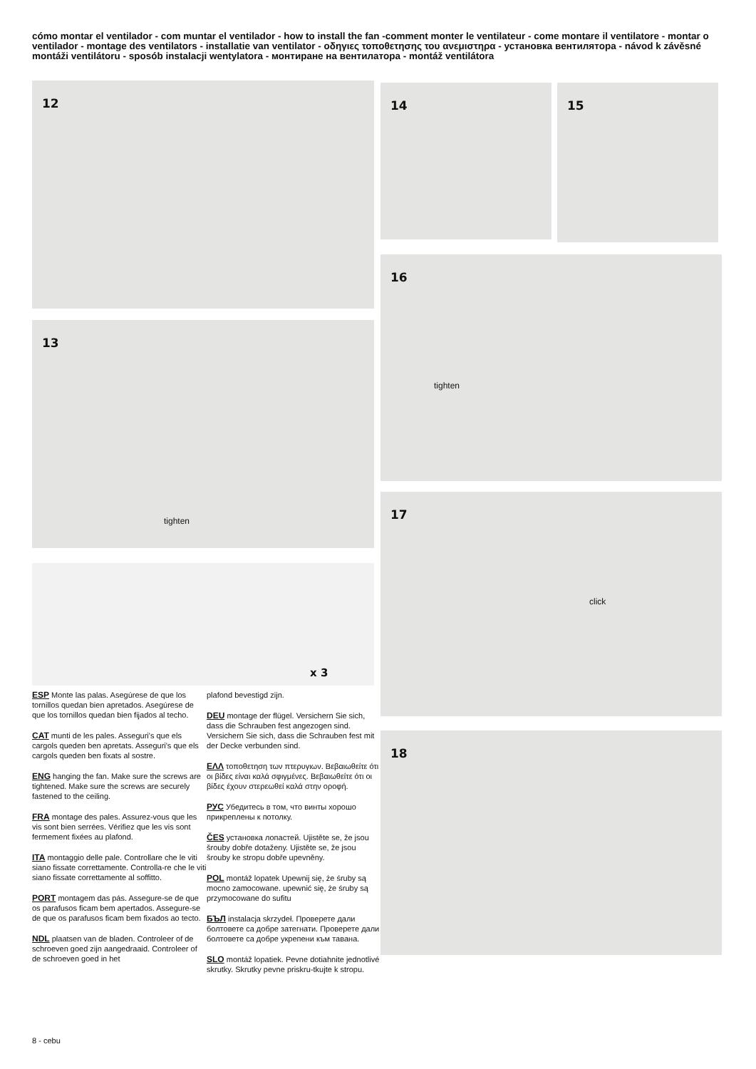cómo montar el ventilador - com muntar el ventilador - how to install the fan -comment monter le ventilateur - come montare il ventilatore - montar o ventilador - montage des ventilators - installatie van ventilator - οδηγιες τοποθετησης του ανεμιστηρα - установка вентилятора - návod k závěsné montáži ventilátoru - sposób instalacji wentylatora - монтиране на вентилатора - montáž ventilátora
12
13
tighten
x 3
14 15
16
tighten
17
click
18
ESP Monte las palas. Asegúrese de que los tornillos quedan bien apretados. Asegúrese de que los tornillos quedan bien fijados al techo.
CAT munti de les pales. Asseguri's que els cargols queden ben apretats. Asseguri's que els cargols queden ben fixats al sostre.
ENG hanging the fan. Make sure the screws are tightened. Make sure the screws are securely fastened to the ceiling.
FRA montage des pales. Assurez-vous que les vis sont bien serrées. Vérifiez que les vis sont fermement fixées au plafond.
ITA montaggio delle pale. Controllare che le viti siano fissate correttamente. Controlla-re che le viti siano fissate correttamente al soffitto.
PORT montagem das pás. Assegure-se de que os parafusos ficam bem apertados. Assegure-se de que os parafusos ficam bem fixados ao tecto.
NDL plaatsen van de bladen. Controleer of de schroeven goed zijn aangedraaid. Controleer of de schroeven goed in het
plafond bevestigd zijn.
DEU montage der flügel. Versichern Sie sich, dass die Schrauben fest angezogen sind. Versichern Sie sich, dass die Schrauben fest mit der Decke verbunden sind.
ΕΛΛ τοποθετηση των πτερυγιων. Βεβαιωθείτε ότι οι βίδες είναι καλά σφιγμένες. Βεβαιωθείτε ότι οι βίδες έχουν στερεωθεί καλά στην οροφή.
РУС Убедитесь в том, что винты хорошо прикреплены к потолку.
ČES установка лопастей. Ujistěte se, že jsou šrouby dobře dotaženy. Ujistěte se, že jsou šrouby ke stropu dobře upevněny.
POL montáž lopatek Upewnij się, że śruby są mocno zamocowane. upewnić się, że śruby są przymocowane do sufitu
БЪЛ instalacja skrzydeł. Проверете дали болтовете са добре затегнати. Проверете дали болтовете са добре укрепени към тавана.
SLO montáž lopatiek. Pevne dotiahnite jednotlivé skrutky. Skrutky pevne priskru-tkujte k stropu.
8 - cebu